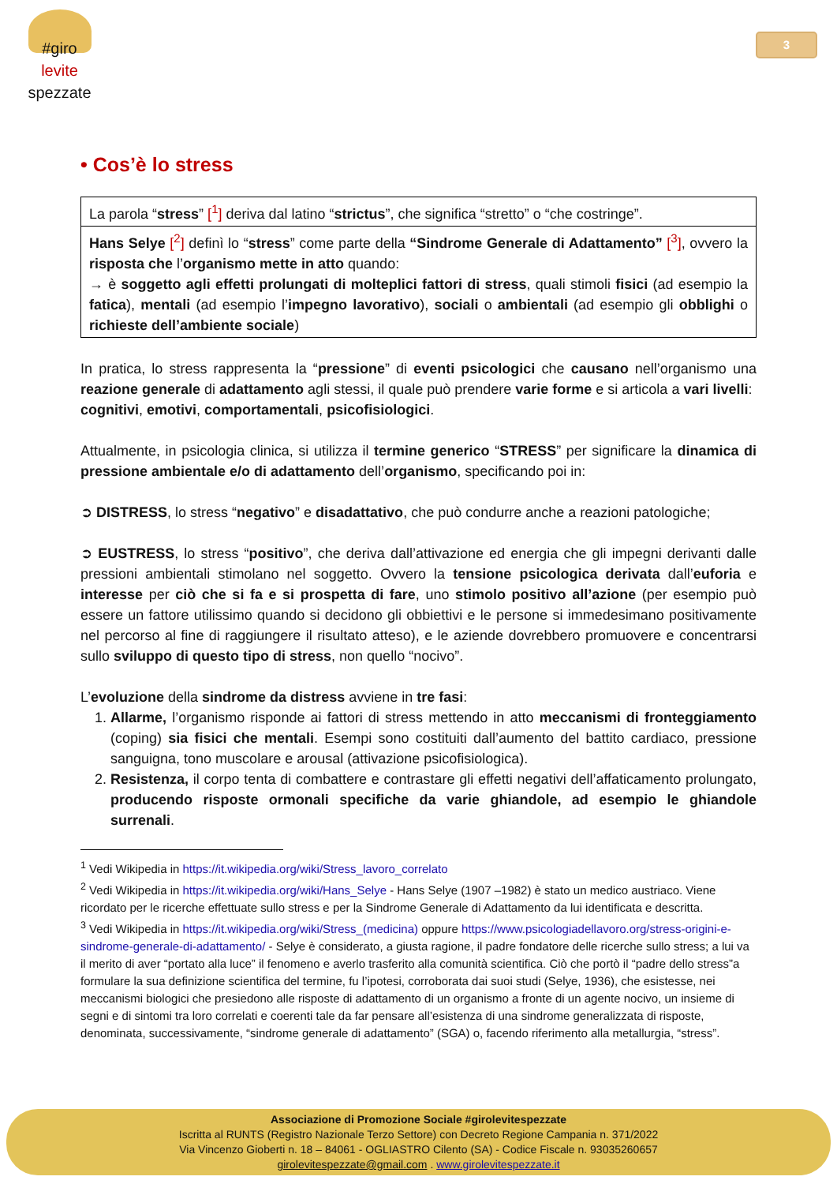#giro
levite
spezzate
3
• Cos’è lo stress
| La parola “ stress ” [<sup>1</sup>] deriva dal latino “ strictus ”, che significa “stretto” o “che costringe”. |
| Hans Selye [<sup>2</sup>] definì lo “ stress ” come parte della “Sindrome Generale di Adattamento” [<sup>3</sup>] , ovvero la risposta che l’ organismo mette in atto quando: → è soggetto agli effetti prolungati di molteplici fattori di stress , quali stimoli fisici (ad esempio la fatica ), mentali (ad esempio l’ impegno lavorativo ), sociali o ambientali (ad esempio gli obblighi o richieste dell’ambiente sociale ) |
In pratica, lo stress rappresenta la “pressione” di eventi psicologici che causano nell’organismo una reazione generale di adattamento agli stessi, il quale può prendere varie forme e si articola a vari livelli:
cognitivi, emotivi, comportamentali, psicofisiologici.
Attualmente, in psicologia clinica, si utilizza il termine generico “STRESS” per significare la dinamica di pressione ambientale e/o di adattamento dell’organismo, specificando poi in:
➲ DISTRESS, lo stress “negativo” e disadattativo, che può condurre anche a reazioni patologiche;
➲ EUSTRESS, lo stress “positivo”, che deriva dall’attivazione ed energia che gli impegni derivanti dalle pressioni ambientali stimolano nel soggetto. Ovvero la tensione psicologica derivata dall’euforia e interesse per ciò che si fa e si prospetta di fare, uno stimolo positivo all’azione (per esempio può essere un fattore utilissimo quando si decidono gli obbiettivi e le persone si immedesimano positivamente nel percorso al fine di raggiungere il risultato atteso), e le aziende dovrebbero promuovere e concentrarsi sullo sviluppo di questo tipo di stress, non quello “nocivo”.
L’evoluzione della sindrome da distress avviene in tre fasi:
1. Allarme, l’organismo risponde ai fattori di stress mettendo in atto meccanismi di fronteggiamento (coping) sia fisici che mentali. Esempi sono costituiti dall’aumento del battito cardiaco, pressione sanguigna, tono muscolare e arousal (attivazione psicofisiologica).
2. Resistenza, il corpo tenta di combattere e contrastare gli effetti negativi dell’affaticamento prolungato, producendo risposte ormonali specifiche da varie ghiandole, ad esempio le ghiandole surrenali.
<sup>1</sup> Vedi Wikipedia in https://it.wikipedia.org/wiki/Stress_lavoro_correlato
<sup>2</sup> Vedi Wikipedia in https://it.wikipedia.org/wiki/Hans_Selye - Hans Selye (1907 –1982) è stato un medico austriaco. Viene ricordato per le ricerche effettuate sullo stress e per la Sindrome Generale di Adattamento da lui identificata e descritta.
<sup>3</sup> Vedi Wikipedia in https://it.wikipedia.org/wiki/Stress_(medicina) oppure https://www.psicologiadellavoro.org/stress-origini-e-sindrome-generale-di-adattamento/ - Selye è considerato, a giusta ragione, il padre fondatore delle ricerche sullo stress; a lui va il merito di aver “portato alla luce” il fenomeno e averlo trasferito alla comunità scientifica. Ciò che portò il “padre dello stress”a formulare la sua definizione scientifica del termine, fu l’ipotesi, corroborata dai suoi studi (Selye, 1936), che esistesse, nei meccanismi biologici che presiedono alle risposte di adattamento di un organismo a fronte di un agente nocivo, un insieme di segni e di sintomi tra loro correlati e coerenti tale da far pensare all’esistenza di una sindrome generalizzata di risposte, denominata, successivamente, “sindrome generale di adattamento” (SGA) o, facendo riferimento alla metallurgia, “stress”.
Associazione di Promozione Sociale #girolevitespezzate
Iscritta al RUNTS (Registro Nazionale Terzo Settore) con Decreto Regione Campania n. 371/2022
Via Vincenzo Gioberti n. 18 – 84061 - OGLIASTRO Cilento (SA) - Codice Fiscale n. 93035260657
girolevitespezzate@gmail.com . www.girolevitespezzate.it